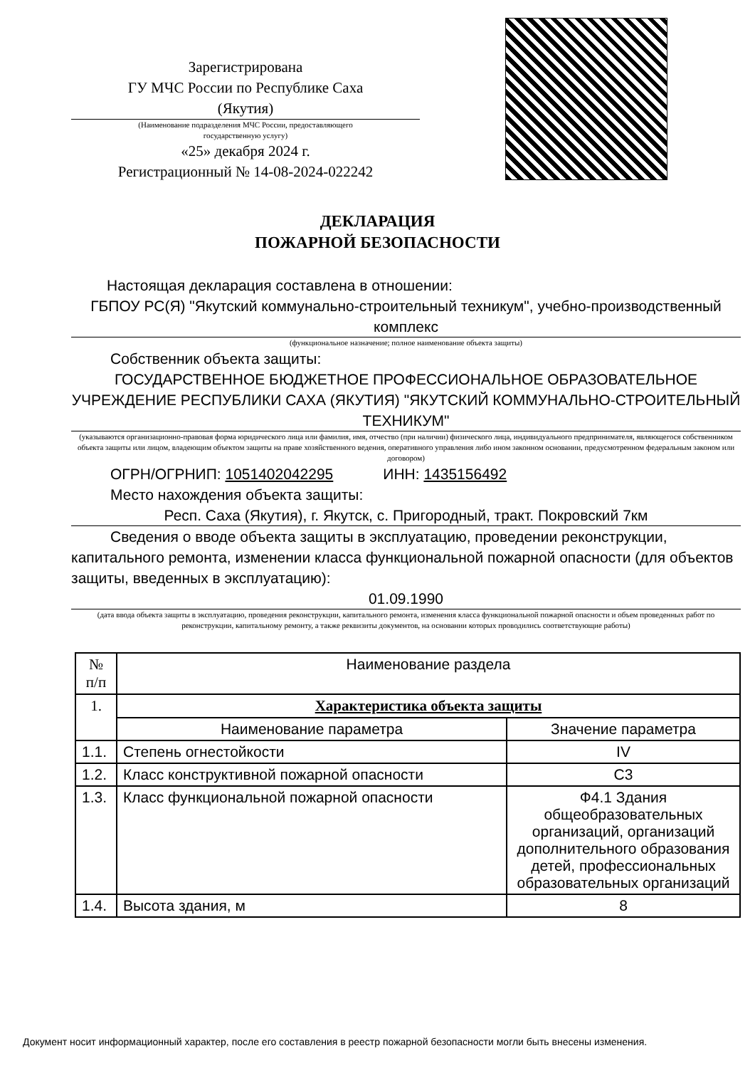Зарегистрирована
ГУ МЧС России по Республике Саха
(Якутия)
(Наименование подразделения МЧС России, предоставляющего
государственную услугу)
«25» декабря 2024 г.
Регистрационный № 14-08-2024-022242
ДЕКЛАРАЦИЯ
ПОЖАРНОЙ БЕЗОПАСНОСТИ
Настоящая декларация составлена в отношении:
ГБПОУ РС(Я) "Якутский коммунально-строительный техникум", учебно-производственный комплекс
(функциональное назначение; полное наименование объекта защиты)
Собственник объекта защиты:
ГОСУДАРСТВЕННОЕ БЮДЖЕТНОЕ ПРОФЕССИОНАЛЬНОЕ ОБРАЗОВАТЕЛЬНОЕ УЧРЕЖДЕНИЕ РЕСПУБЛИКИ САХА (ЯКУТИЯ) "ЯКУТСКИЙ КОММУНАЛЬНО-СТРОИТЕЛЬНЫЙ ТЕХНИКУМ"
(указываются организационно-правовая форма юридического лица или фамилия, имя, отчество (при наличии) физического лица, индивидуального предпринимателя, являющегося собственником объекта защиты или лицом, владеющим объектом защиты на праве хозяйственного ведения, оперативного управления либо ином законном основании, предусмотренном федеральным законом или договором)
ОГРН/ОГРНИП: 1051402042295 ИНН: 1435156492
Место нахождения объекта защиты:
Респ. Саха (Якутия), г. Якутск, с. Пригородный, тракт. Покровский 7км
Сведения о вводе объекта защиты в эксплуатацию, проведении реконструкции, капитального ремонта, изменении класса функциональной пожарной опасности (для объектов защиты, введенных в эксплуатацию):
01.09.1990
(дата ввода объекта защиты в эксплуатацию, проведения реконструкции, капитального ремонта, изменения класса функциональной пожарной опасности и объем проведенных работ по реконструкции, капитальному ремонту, а также реквизиты документов, на основании которых проводились соответствующие работы)
| № п/п | Наименование раздела | |
| --- | --- | --- |
| 1. | Характеристика объекта защиты | |
| | Наименование параметра | Значение параметра |
| 1.1. | Степень огнестойкости | IV |
| 1.2. | Класс конструктивной пожарной опасности | С3 |
| 1.3. | Класс функциональной пожарной опасности | Ф4.1 Здания общеобразовательных организаций, организаций дополнительного образования детей, профессиональных образовательных организаций |
| 1.4. | Высота здания, м | 8 |
Документ носит информационный характер, после его составления в реестр пожарной безопасности могли быть внесены изменения.